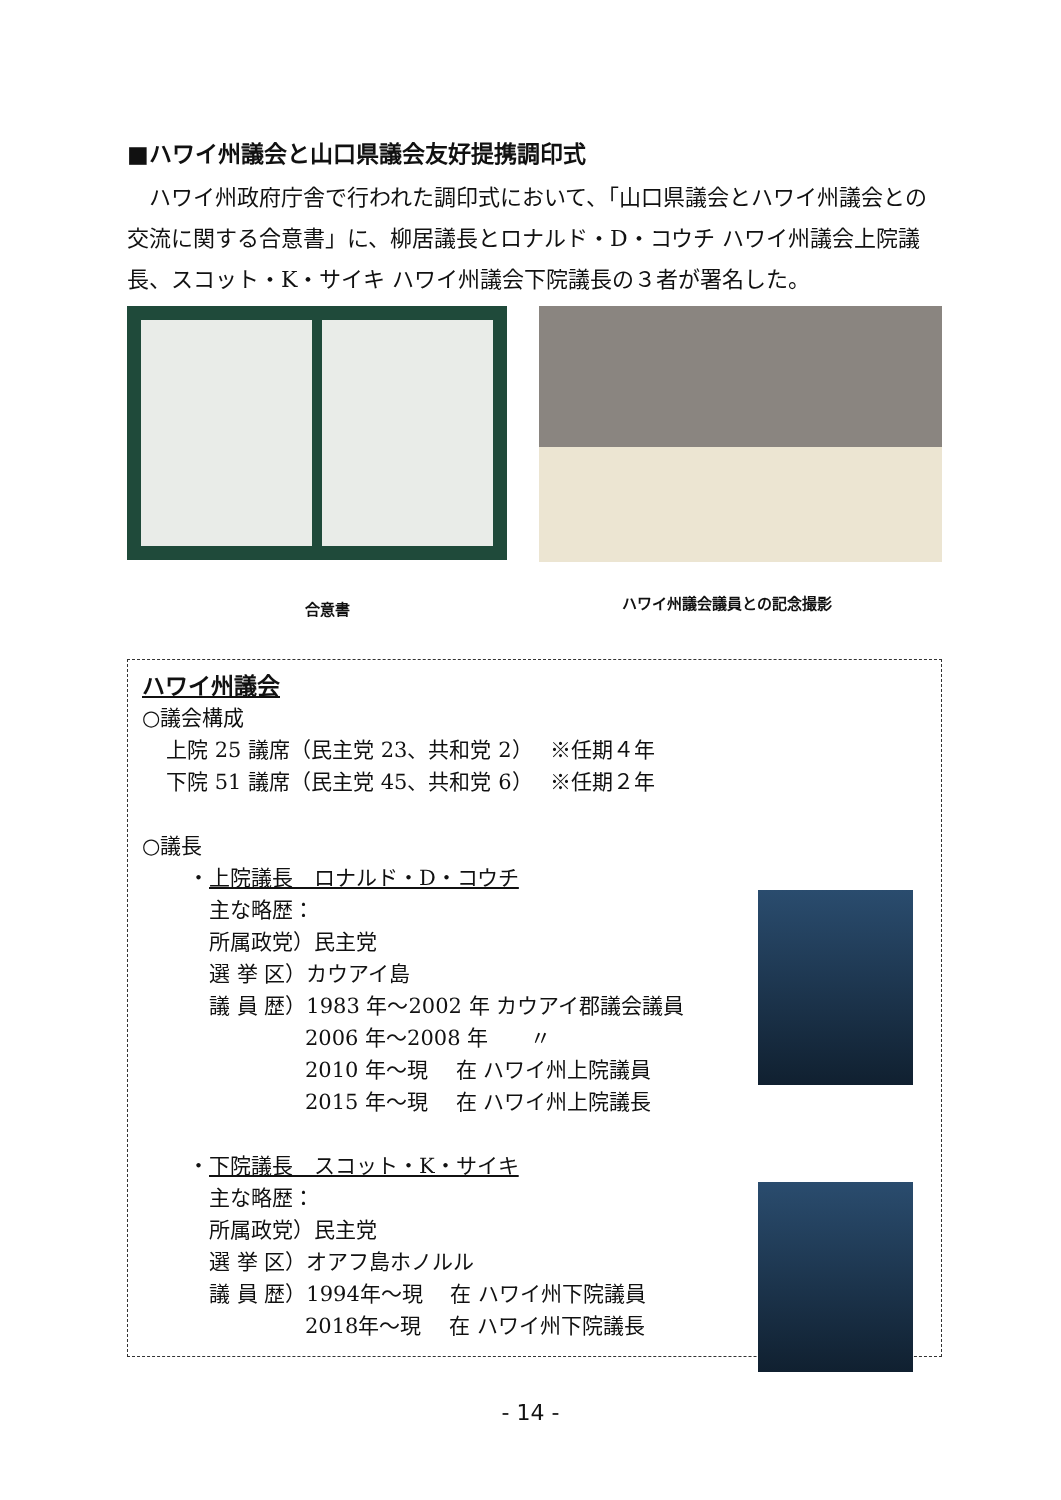■ハワイ州議会と山口県議会友好提携調印式
　ハワイ州政府庁舎で行われた調印式において、「山口県議会とハワイ州議会との交流に関する合意書」に、柳居議長とロナルド・D・コウチ ハワイ州議会上院議長、スコット・K・サイキ ハワイ州議会下院議長の３者が署名した。
合意書
ハワイ州議会議員との記念撮影
ハワイ州議会
○議会構成
上院 25 議席（民主党 23、共和党 2）　 ※任期４年
下院 51 議席（民主党 45、共和党 6）　 ※任期２年
○議長
・上院議長　ロナルド・D・コウチ
　主な略歴：
　所属政党）民主党
　選 挙 区）カウアイ島
　議 員 歴）1983 年～2002 年 カウアイ郡議会議員
2006 年～2008 年　　〃
2010 年～現　 在 ハワイ州上院議員
2015 年～現　 在 ハワイ州上院議長
・下院議長　スコット・K・サイキ
　主な略歴：
　所属政党）民主党
　選 挙 区）オアフ島ホノルル
　議 員 歴）1994年～現　 在 ハワイ州下院議員
2018年～現　 在 ハワイ州下院議長
- 14 -